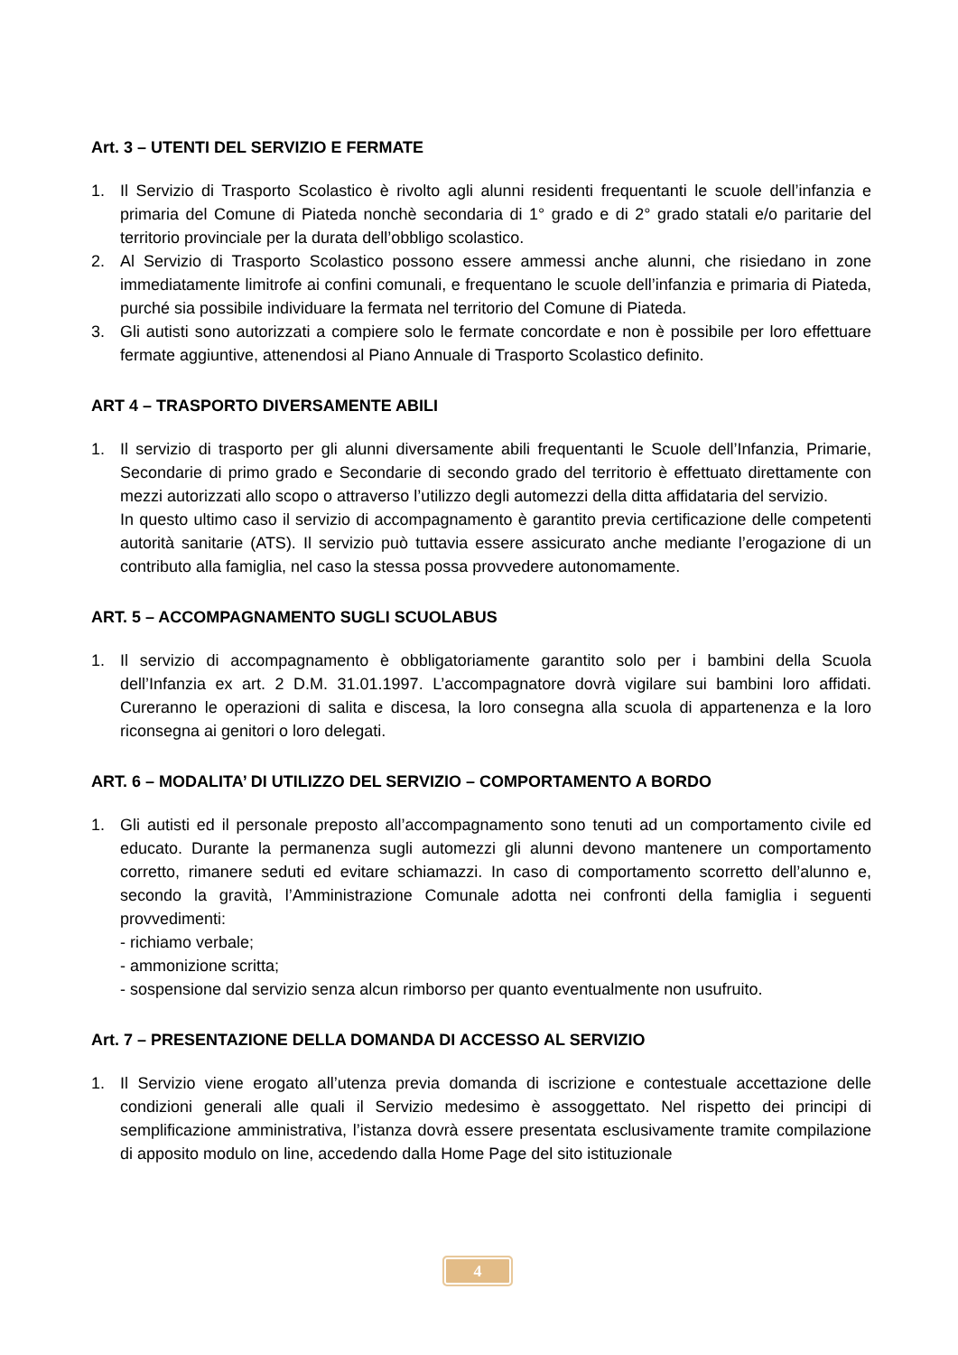Art. 3 – UTENTI DEL SERVIZIO E FERMATE
1. Il Servizio di Trasporto Scolastico è rivolto agli alunni residenti frequentanti le scuole dell’infanzia e primaria del Comune di Piateda nonchè secondaria di 1° grado e di 2° grado statali e/o paritarie del territorio provinciale per la durata dell’obbligo scolastico.
2. Al Servizio di Trasporto Scolastico possono essere ammessi anche alunni, che risiedano in zone immediatamente limitrofe ai confini comunali, e frequentano le scuole dell’infanzia e primaria di Piateda, purché sia possibile individuare la fermata nel territorio del Comune di Piateda.
3. Gli autisti sono autorizzati a compiere solo le fermate concordate e non è possibile per loro effettuare fermate aggiuntive, attenendosi al Piano Annuale di Trasporto Scolastico definito.
ART 4 – TRASPORTO DIVERSAMENTE ABILI
1. Il servizio di trasporto per gli alunni diversamente abili frequentanti le Scuole dell’Infanzia, Primarie, Secondarie di primo grado e Secondarie di secondo grado del territorio è effettuato direttamente con mezzi autorizzati allo scopo o attraverso l’utilizzo degli automezzi della ditta affidataria del servizio.
In questo ultimo caso il servizio di accompagnamento è garantito previa certificazione delle competenti autorità sanitarie (ATS). Il servizio può tuttavia essere assicurato anche mediante l’erogazione di un contributo alla famiglia, nel caso la stessa possa provvedere autonomamente.
ART. 5 – ACCOMPAGNAMENTO SUGLI SCUOLABUS
1. Il servizio di accompagnamento è obbligatoriamente garantito solo per i bambini della Scuola dell’Infanzia ex art. 2 D.M. 31.01.1997. L’accompagnatore dovrà vigilare sui bambini loro affidati. Cureranno le operazioni di salita e discesa, la loro consegna alla scuola di appartenenza e la loro riconsegna ai genitori o loro delegati.
ART. 6 – MODALITA’ DI UTILIZZO DEL SERVIZIO – COMPORTAMENTO A BORDO
1. Gli autisti ed il personale preposto all’accompagnamento sono tenuti ad un comportamento civile ed educato. Durante la permanenza sugli automezzi gli alunni devono mantenere un comportamento corretto, rimanere seduti ed evitare schiamazzi. In caso di comportamento scorretto dell’alunno e, secondo la gravità, l’Amministrazione Comunale adotta nei confronti della famiglia i seguenti provvedimenti:
- richiamo verbale;
- ammonizione scritta;
- sospensione dal servizio senza alcun rimborso per quanto eventualmente non usufruito.
Art. 7 – PRESENTAZIONE DELLA DOMANDA DI ACCESSO AL SERVIZIO
1. Il Servizio viene erogato all’utenza previa domanda di iscrizione e contestuale accettazione delle condizioni generali alle quali il Servizio medesimo è assoggettato. Nel rispetto dei principi di semplificazione amministrativa, l’istanza dovrà essere presentata esclusivamente tramite compilazione di apposito modulo on line, accedendo dalla Home Page del sito istituzionale
4